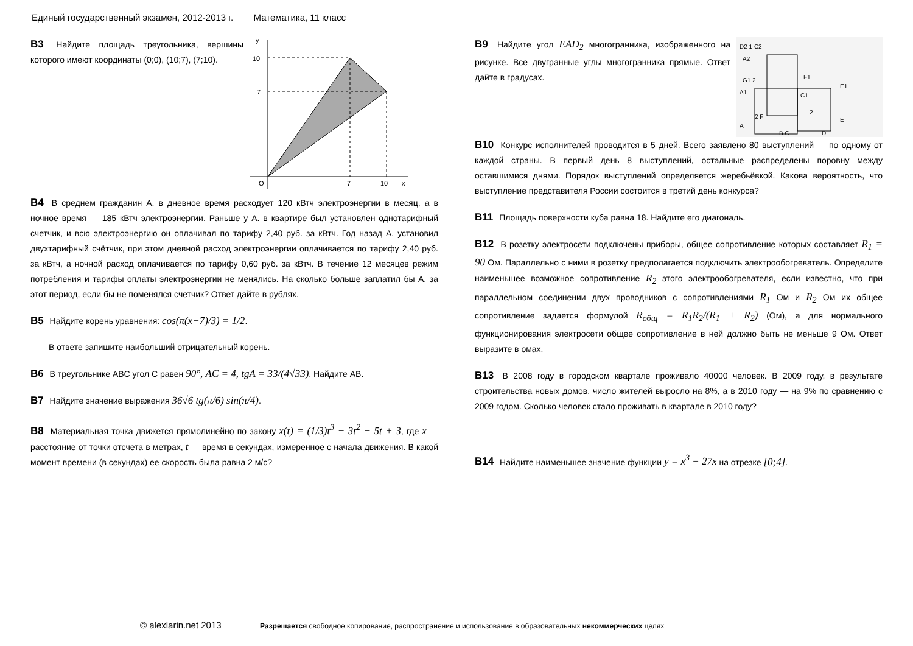Единый государственный экзамен, 2012-2013 г. Математика, 11 класс
B3 Найдите площадь треугольника, вершины которого имеют координаты (0;0), (10;7), (7;10).
y
10
7
O
7
10
x
B4 В среднем гражданин А. в дневное время расходует 120 кВтч электроэнергии в месяц, а в ночное время — 185 кВтч электроэнергии. Раньше у А. в квартире был установлен однотарифный счетчик, и всю электроэнергию он оплачивал по тарифу 2,40 руб. за кВтч. Год назад А. установил двухтарифный счётчик, при этом дневной расход электроэнергии оплачивается по тарифу 2,40 руб. за кВтч, а ночной расход оплачивается по тарифу 0,60 руб. за кВтч. В течение 12 месяцев режим потребления и тарифы оплаты электроэнергии не менялись. На сколько больше заплатил бы А. за этот период, если бы не поменялся счетчик? Ответ дайте в рублях.
B5 Найдите корень уравнения: cos(π(x−7)/3) = 1/2.
В ответе запишите наибольший отрицательный корень.
B6 В треугольнике ABC угол C равен 90°, AC = 4, tgA = 33/(4√33). Найдите AB.
B7 Найдите значение выражения 36√6 tg(π/6) sin(π/4).
B8 Материальная точка движется прямолинейно по закону x(t) = (1/3)t<sup>3</sup> − 3t<sup>2</sup> − 5t + 3, где x — расстояние от точки отсчета в метрах, t — время в секундах, измеренное с начала движения. В какой момент времени (в секундах) ее скорость была равна 2 м/с?
B9 Найдите угол EAD<sub>2</sub> многогранника, изображенного на рисунке. Все двугранные углы многогранника прямые. Ответ дайте в градусах.
D2 1 C2
A1
A
B C
D
E
E1
F1
C1
G1 2
A2
2 F
2
B10 Конкурс исполнителей проводится в 5 дней. Всего заявлено 80 выступлений — по одному от каждой страны. В первый день 8 выступлений, остальные распределены поровну между оставшимися днями. Порядок выступлений определяется жеребьёвкой. Какова вероятность, что выступление представителя России состоится в третий день конкурса?
B11 Площадь поверхности куба равна 18. Найдите его диагональ.
B12 В розетку электросети подключены приборы, общее сопротивление которых составляет R<sub>1</sub> = 90 Ом. Параллельно с ними в розетку предполагается подключить электрообогреватель. Определите наименьшее возможное сопротивление R<sub>2</sub> этого электрообогревателя, если известно, что при параллельном соединении двух проводников с сопротивлениями R<sub>1</sub> Ом и R<sub>2</sub> Ом их общее сопротивление задается формулой R<sub>общ</sub> = R<sub>1</sub>R<sub>2</sub>/(R<sub>1</sub> + R<sub>2</sub>) (Ом), а для нормального функционирования электросети общее сопротивление в ней должно быть не меньше 9 Ом. Ответ выразите в омах.
B13 В 2008 году в городском квартале проживало 40000 человек. В 2009 году, в результате строительства новых домов, число жителей выросло на 8%, а в 2010 году — на 9% по сравнению с 2009 годом. Сколько человек стало проживать в квартале в 2010 году?
B14 Найдите наименьшее значение функции y = x<sup>3</sup> − 27x на отрезке [0;4].
© alexlarin.net 2013 Разрешается свободное копирование, распространение и использование в образовательных некоммерческих целях